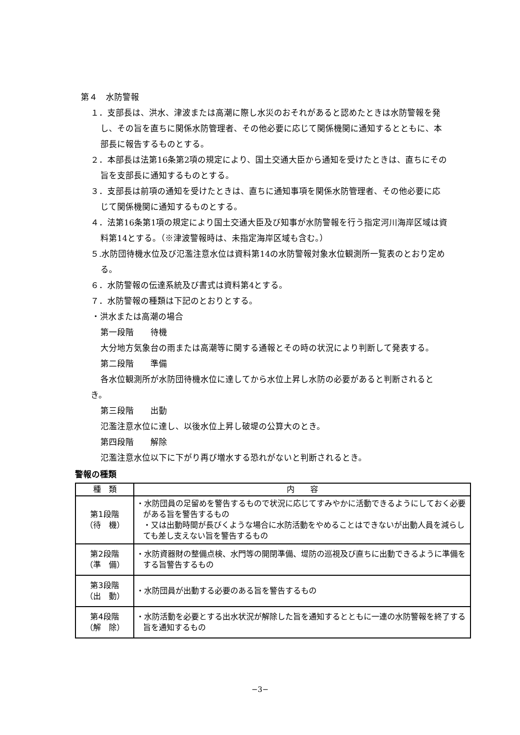第４　水防警報
１．支部長は、洪水、津波または高潮に際し水災のおそれがあると認めたときは水防警報を発し、その旨を直ちに関係水防管理者、その他必要に応じて関係機関に通知するとともに、本部長に報告するものとする。
２．本部長は法第16条第2項の規定により、国土交通大臣から通知を受けたときは、直ちにその旨を支部長に通知するものとする。
３．支部長は前項の通知を受けたときは、直ちに通知事項を関係水防管理者、その他必要に応じて関係機関に通知するものとする。
４．法第16条第1項の規定により国土交通大臣及び知事が水防警報を行う指定河川海岸区域は資料第14とする。（※津波警報時は、未指定海岸区域も含む。）
５.水防団待機水位及び氾濫注意水位は資料第14の水防警報対象水位観測所一覧表のとおり定める。
６．水防警報の伝達系統及び書式は資料第4とする。
７．水防警報の種類は下記のとおりとする。
・洪水または高潮の場合
第一段階　　待機
大分地方気象台の雨または高潮等に関する通報とその時の状況により判断して発表する。
第二段階　　準備
各水位観測所が水防団待機水位に達してから水位上昇し水防の必要があると判断されるとき。
第三段階　　出動
氾濫注意水位に達し、以後水位上昇し破堤の公算大のとき。
第四段階　　解除
氾濫注意水位以下に下がり再び増水する恐れがないと判断されるとき。
警報の種類
| 種 類 | 内 容 |
| --- | --- |
| 第1段階 （待 機） | ・水防団員の足留めを警告するもので状況に応じてすみやかに活動できるようにしておく必要がある旨を警告するもの ・又は出動時間が長びくような場合に水防活動をやめることはできないが出動人員を減らしても差し支えない旨を警告するもの |
| 第2段階 （準 備） | ・水防資器財の整備点検、水門等の開閉準備、堤防の巡視及び直ちに出動できるように準備をする旨警告するもの |
| 第3段階 （出 動） | ・水防団員が出動する必要のある旨を警告するもの |
| 第4段階 （解 除） | ・水防活動を必要とする出水状況が解除した旨を通知するとともに一連の水防警報を終了する旨を通知するもの |
−3−